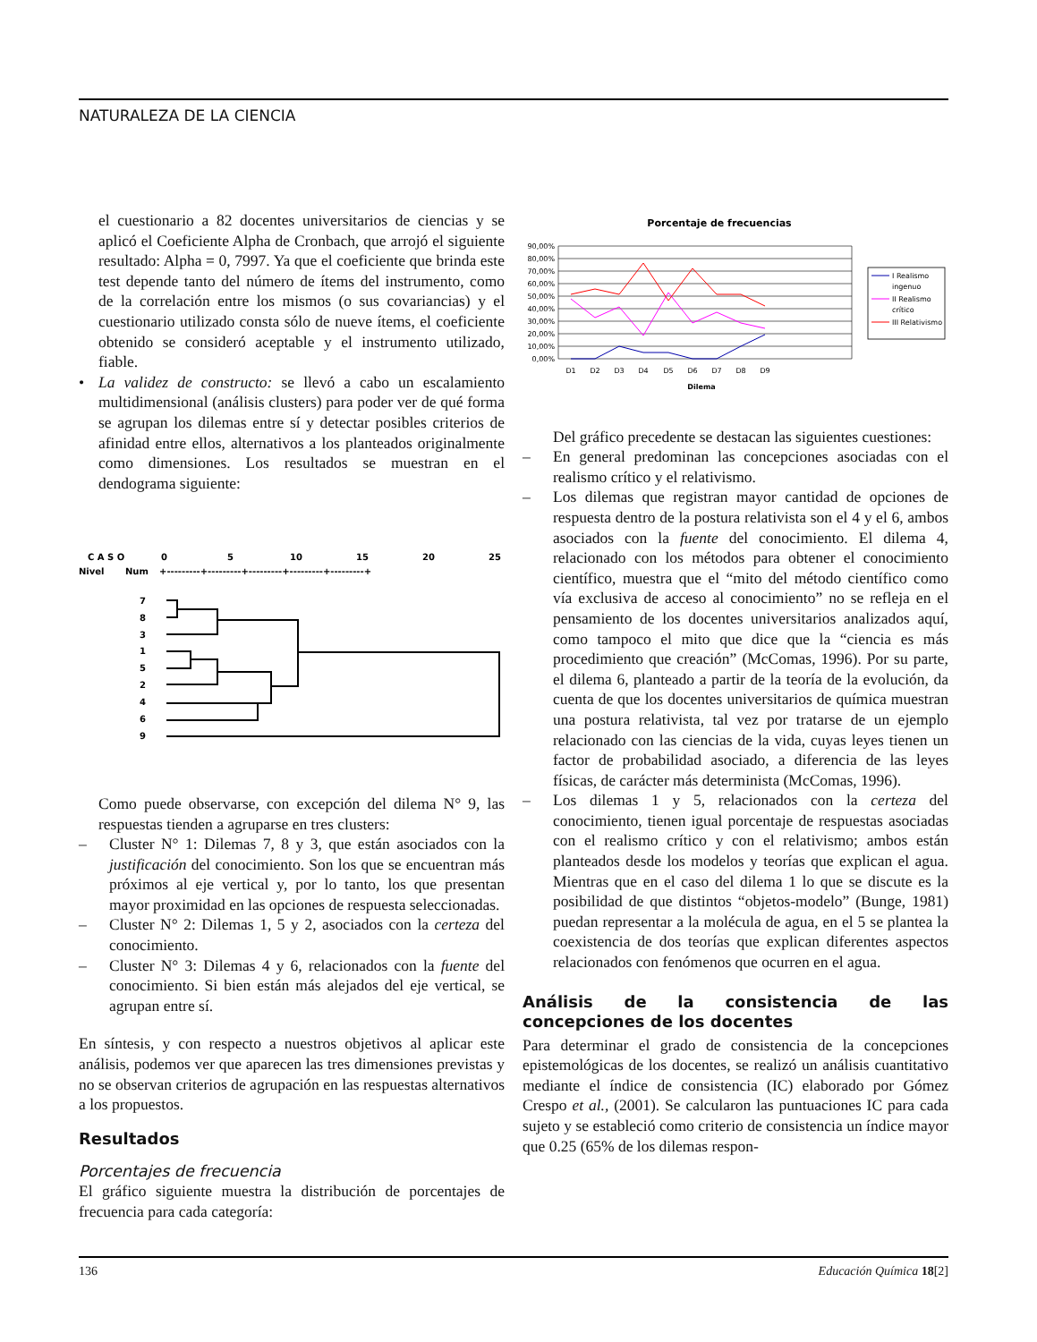NATURALEZA DE LA CIENCIA
el cuestionario a 82 docentes universitarios de ciencias y se aplicó el Coeficiente Alpha de Cronbach, que arrojó el siguiente resultado: Alpha = 0, 7997. Ya que el coeficiente que brinda este test depende tanto del número de ítems del instrumento, como de la correlación entre los mismos (o sus covariancias) y el cuestionario utilizado consta sólo de nueve ítems, el coeficiente obtenido se consideró aceptable y el instrumento utilizado, fiable.
• La validez de constructo: se llevó a cabo un escalamiento multidimensional (análisis clusters) para poder ver de qué forma se agrupan los dilemas entre sí y detectar posibles criterios de afinidad entre ellos, alternativos a los planteados originalmente como dimensiones. Los resultados se muestran en el dendograma siguiente:
C A S O
0
5
10
15
20
25
Nivel
Num
+---------+---------+---------+---------+---------+
7
8
3
1
5
2
4
6
9
Como puede observarse, con excepción del dilema N° 9, las respuestas tienden a agruparse en tres clusters:
– Cluster N° 1: Dilemas 7, 8 y 3, que están asociados con la justificación del conocimiento. Son los que se encuentran más próximos al eje vertical y, por lo tanto, los que presentan mayor proximidad en las opciones de respuesta seleccionadas.
– Cluster N° 2: Dilemas 1, 5 y 2, asociados con la certeza del conocimiento.
– Cluster N° 3: Dilemas 4 y 6, relacionados con la fuente del conocimiento. Si bien están más alejados del eje vertical, se agrupan entre sí.
En síntesis, y con respecto a nuestros objetivos al aplicar este análisis, podemos ver que aparecen las tres dimensiones previstas y no se observan criterios de agrupación en las respuestas alternativos a los propuestos.
Resultados
Porcentajes de frecuencia
El gráfico siguiente muestra la distribución de porcentajes de frecuencia para cada categoría:
Porcentaje de frecuencias
90,00%
80,00%
70,00%
60,00%
50,00%
40,00%
30,00%
20,00%
10,00%
0,00%
D1
D2
D3
D4
D5
D6
D7
D8
D9
Dilema
I Realismo
ingenuo
II Realismo
crítico
III Relativismo
Del gráfico precedente se destacan las siguientes cuestiones:
– En general predominan las concepciones asociadas con el realismo crítico y el relativismo.
– Los dilemas que registran mayor cantidad de opciones de respuesta dentro de la postura relativista son el 4 y el 6, ambos asociados con la fuente del conocimiento. El dilema 4, relacionado con los métodos para obtener el conocimiento científico, muestra que el “mito del método científico como vía exclusiva de acceso al conocimiento” no se refleja en el pensamiento de los docentes universitarios analizados aquí, como tampoco el mito que dice que la “ciencia es más procedimiento que creación” (McComas, 1996). Por su parte, el dilema 6, planteado a partir de la teoría de la evolución, da cuenta de que los docentes universitarios de química muestran una postura relativista, tal vez por tratarse de un ejemplo relacionado con las ciencias de la vida, cuyas leyes tienen un factor de probabilidad asociado, a diferencia de las leyes físicas, de carácter más determinista (McComas, 1996).
– Los dilemas 1 y 5, relacionados con la certeza del conocimiento, tienen igual porcentaje de respuestas asociadas con el realismo crítico y con el relativismo; ambos están planteados desde los modelos y teorías que explican el agua. Mientras que en el caso del dilema 1 lo que se discute es la posibilidad de que distintos “objetos-modelo” (Bunge, 1981) puedan representar a la molécula de agua, en el 5 se plantea la coexistencia de dos teorías que explican diferentes aspectos relacionados con fenómenos que ocurren en el agua.
Análisis de la consistencia de las concepciones de los docentes
Para determinar el grado de consistencia de la concepciones epistemológicas de los docentes, se realizó un análisis cuantitativo mediante el índice de consistencia (IC) elaborado por Gómez Crespo et al., (2001). Se calcularon las puntuaciones IC para cada sujeto y se estableció como criterio de consistencia un índice mayor que 0.25 (65% de los dilemas respon-
136 Educación Química 18[2]